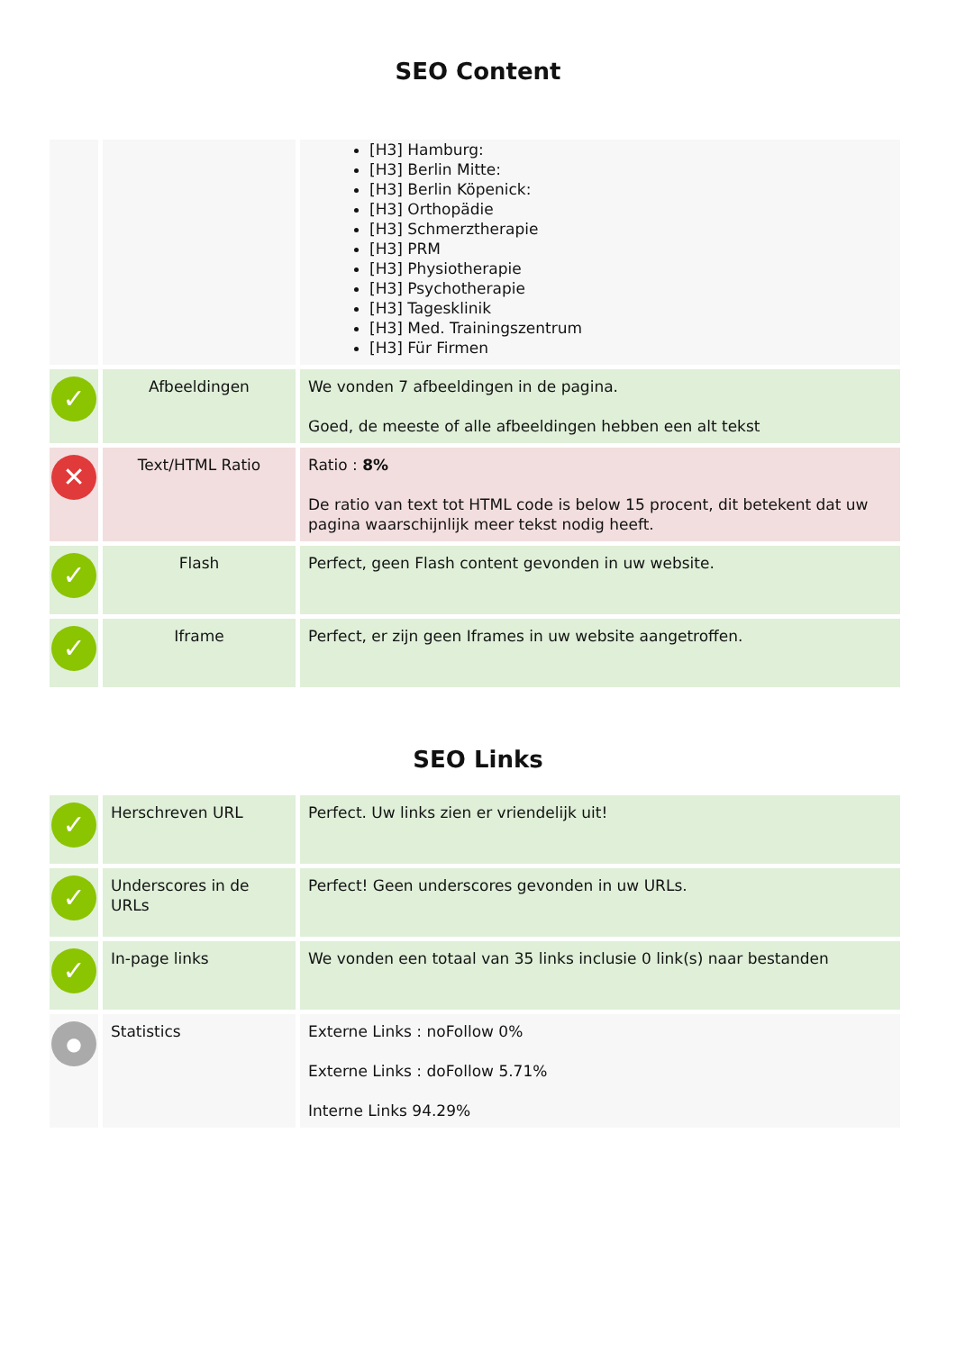SEO Content
| | | [H3] Hamburg: [H3] Berlin Mitte: [H3] Berlin Köpenick: [H3] Orthopädie [H3] Schmerztherapie [H3] PRM [H3] Physiotherapie [H3] Psychotherapie [H3] Tagesklinik [H3] Med. Trainingszentrum [H3] Für Firmen |
| ✓ | Afbeeldingen | We vonden 7 afbeeldingen in de pagina. Goed, de meeste of alle afbeeldingen hebben een alt tekst |
| ✕ | Text/HTML Ratio | Ratio : 8% De ratio van text tot HTML code is below 15 procent, dit betekent dat uw pagina waarschijnlijk meer tekst nodig heeft. |
| ✓ | Flash | Perfect, geen Flash content gevonden in uw website. |
| ✓ | Iframe | Perfect, er zijn geen Iframes in uw website aangetroffen. |
SEO Links
| ✓ | Herschreven URL | Perfect. Uw links zien er vriendelijk uit! |
| ✓ | Underscores in de URLs | Perfect! Geen underscores gevonden in uw URLs. |
| ✓ | In-page links | We vonden een totaal van 35 links inclusie 0 link(s) naar bestanden |
| ● | Statistics | Externe Links : noFollow 0% Externe Links : doFollow 5.71% Interne Links 94.29% |